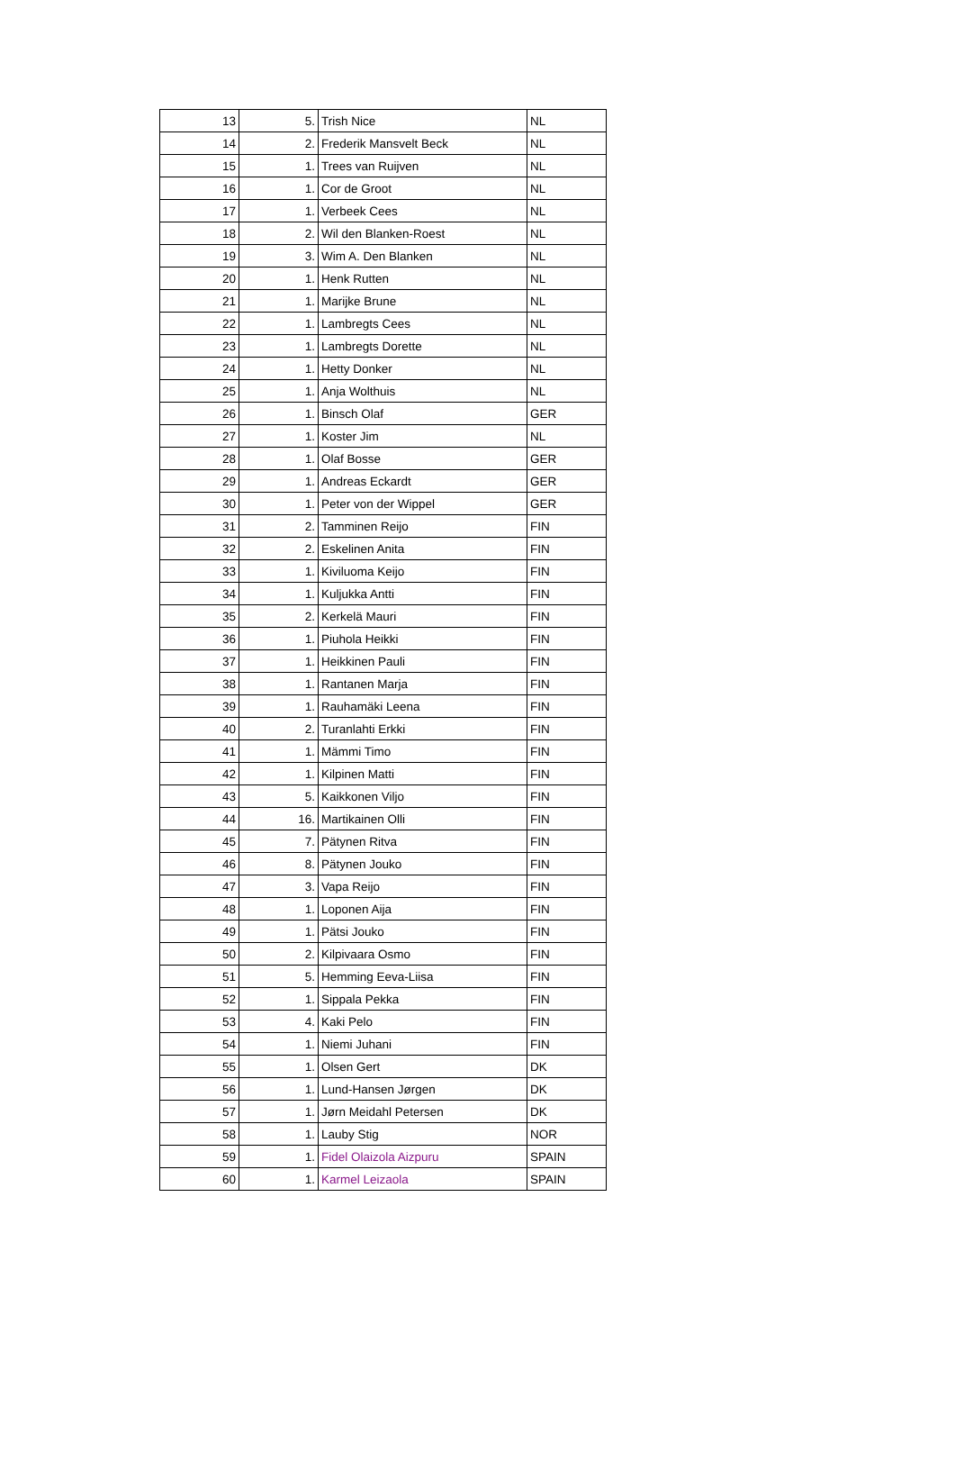| 13 | 5. | Trish Nice | NL |
| 14 | 2. | Frederik Mansvelt Beck | NL |
| 15 | 1. | Trees van Ruijven | NL |
| 16 | 1. | Cor de Groot | NL |
| 17 | 1. | Verbeek Cees | NL |
| 18 | 2. | Wil den Blanken-Roest | NL |
| 19 | 3. | Wim A. Den Blanken | NL |
| 20 | 1. | Henk Rutten | NL |
| 21 | 1. | Marijke Brune | NL |
| 22 | 1. | Lambregts Cees | NL |
| 23 | 1. | Lambregts Dorette | NL |
| 24 | 1. | Hetty Donker | NL |
| 25 | 1. | Anja Wolthuis | NL |
| 26 | 1. | Binsch Olaf | GER |
| 27 | 1. | Koster Jim | NL |
| 28 | 1. | Olaf Bosse | GER |
| 29 | 1. | Andreas Eckardt | GER |
| 30 | 1. | Peter von der Wippel | GER |
| 31 | 2. | Tamminen Reijo | FIN |
| 32 | 2. | Eskelinen Anita | FIN |
| 33 | 1. | Kiviluoma Keijo | FIN |
| 34 | 1. | Kuljukka Antti | FIN |
| 35 | 2. | Kerkelä Mauri | FIN |
| 36 | 1. | Piuhola Heikki | FIN |
| 37 | 1. | Heikkinen Pauli | FIN |
| 38 | 1. | Rantanen Marja | FIN |
| 39 | 1. | Rauhamäki Leena | FIN |
| 40 | 2. | Turanlahti Erkki | FIN |
| 41 | 1. | Mämmi Timo | FIN |
| 42 | 1. | Kilpinen Matti | FIN |
| 43 | 5. | Kaikkonen Viljo | FIN |
| 44 | 16. | Martikainen Olli | FIN |
| 45 | 7. | Pätynen Ritva | FIN |
| 46 | 8. | Pätynen Jouko | FIN |
| 47 | 3. | Vapa Reijo | FIN |
| 48 | 1. | Loponen Aija | FIN |
| 49 | 1. | Pätsi Jouko | FIN |
| 50 | 2. | Kilpivaara Osmo | FIN |
| 51 | 5. | Hemming Eeva-Liisa | FIN |
| 52 | 1. | Sippala Pekka | FIN |
| 53 | 4. | Kaki Pelo | FIN |
| 54 | 1. | Niemi Juhani | FIN |
| 55 | 1. | Olsen Gert | DK |
| 56 | 1. | Lund-Hansen Jørgen | DK |
| 57 | 1. | Jørn Meidahl Petersen | DK |
| 58 | 1. | Lauby Stig | NOR |
| 59 | 1. | Fidel Olaizola Aizpuru | SPAIN |
| 60 | 1. | Karmel Leizaola | SPAIN |